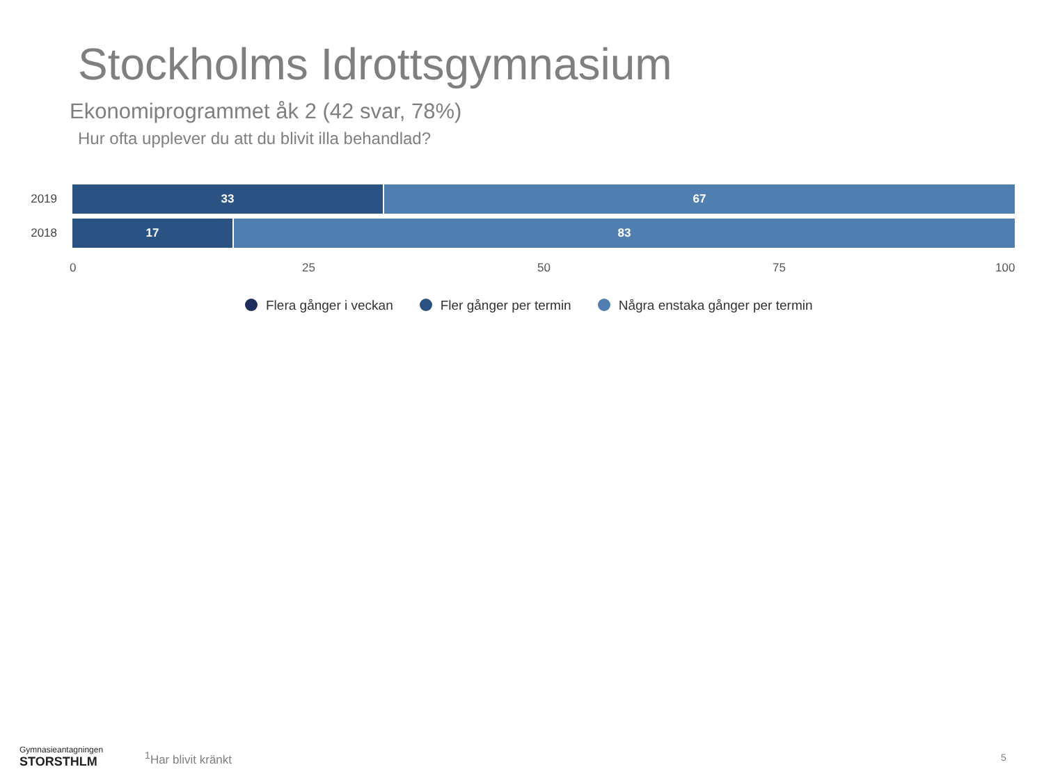Stockholms Idrottsgymnasium
Ekonomiprogrammet åk 2 (42 svar, 78%)
Hur ofta upplever du att du blivit illa behandlad?
2019
33 67
2018
17 83
0 25 50 75 100
Flera gånger i veckan Fler gånger per termin Några enstaka gånger per termin
Gymnasieantagningen
STORSTHLM
<sup>1</sup> Har blivit kränkt 5